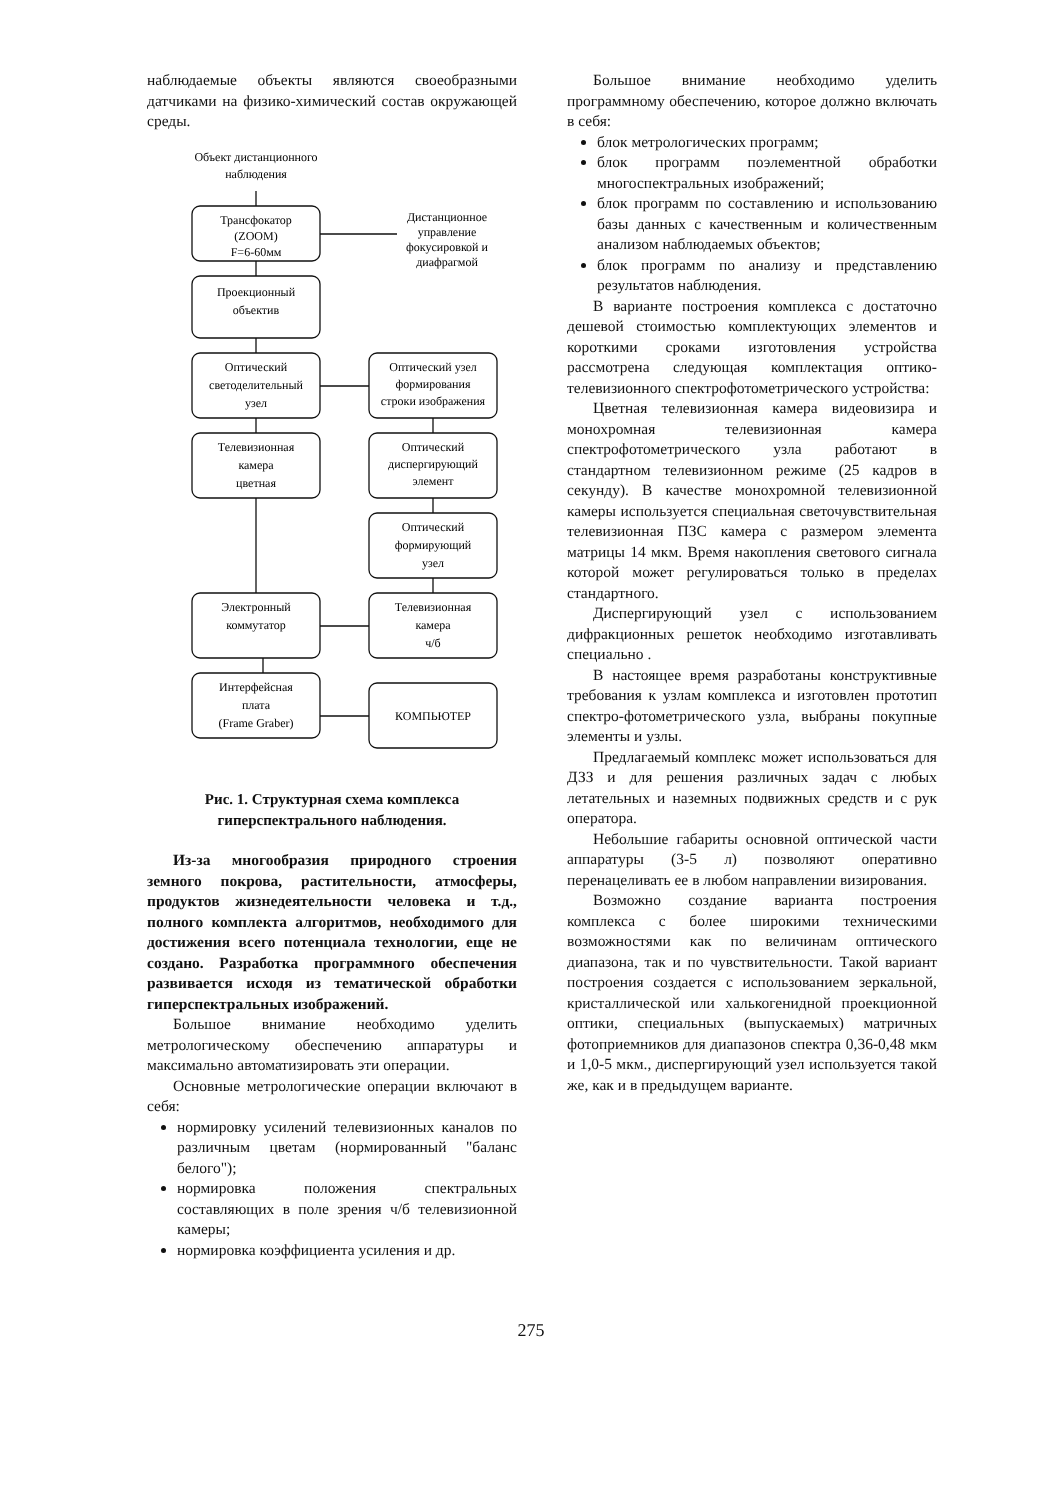наблюдаемые объекты являются своеобразными датчиками на физико-химический состав окружающей среды.
Объект дистанционного
наблюдения
Трансфокатор
(ZOOM)
F=6-60мм
Дистанционное
управление
фокусировкой и
диафрагмой
Проекционный
объектив
Оптический
светоделительный
узел
Оптический узел
формирования
строки изображения
Телевизионная
камера
цветная
Оптический
диспергирующий
элемент
Оптический
формирующий
узел
Электронный
коммутатор
Телевизионная
камера
ч/б
Интерфейсная
плата
(Frame Graber)
КОМПЬЮТЕР
Рис. 1. Структурная схема комплекса
гиперспектрального наблюдения.
Из-за многообразия природного строения земного покрова, растительности, атмосферы, продуктов жизнедеятельности человека и т.д., полного комплекта алгоритмов, необходимого для достижения всего потенциала технологии, еще не создано. Разработка программного обеспечения развивается исходя из тематической обработки гиперспектральных изображений.
Большое внимание необходимо уделить метрологическому обеспечению аппаратуры и максимально автоматизировать эти операции.
Основные метрологические операции включают в себя:
нормировку усилений телевизионных каналов по различным цветам (нормированный "баланс белого");
нормировка положения спектральных составляющих в поле зрения ч/б телевизионной камеры;
нормировка коэффициента усиления и др.
Большое внимание необходимо уделить программному обеспечению, которое должно включать в себя:
блок метрологических программ;
блок программ поэлементной обработки многоспектральных изображений;
блок программ по составлению и использованию базы данных с качественным и количественным анализом наблюдаемых объектов;
блок программ по анализу и представлению результатов наблюдения.
В варианте построения комплекса с достаточно дешевой стоимостью комплектующих элементов и короткими сроками изготовления устройства рассмотрена следующая комплектация оптико-телевизионного спектрофотометрического устройства:
Цветная телевизионная камера видеовизира и монохромная телевизионная камера спектрофотометрического узла работают в стандартном телевизионном режиме (25 кадров в секунду). В качестве монохромной телевизионной камеры используется специальная светочувствительная телевизионная ПЗС камера с размером элемента матрицы 14 мкм. Время накопления светового сигнала которой может регулироваться только в пределах стандартного.
Диспергирующий узел с использованием дифракционных решеток необходимо изготавливать специально .
В настоящее время разработаны конструктивные требования к узлам комплекса и изготовлен прототип спектро-фотометрического узла, выбраны покупные элементы и узлы.
Предлагаемый комплекс может использоваться для ДЗЗ и для решения различных задач с любых летательных и наземных подвижных средств и с рук оператора.
Небольшие габариты основной оптической части аппаратуры (3-5 л) позволяют оперативно перенацеливать ее в любом направлении визирования.
Возможно создание варианта построения комплекса с более широкими техническими возможностями как по величинам оптического диапазона, так и по чувствительности. Такой вариант построения создается с использованием зеркальной, кристаллической или халькогенидной проекционной оптики, специальных (выпускаемых) матричных фотоприемников для диапазонов спектра 0,36-0,48 мкм и 1,0-5 мкм., диспергирующий узел используется такой же, как и в предыдущем варианте.
275